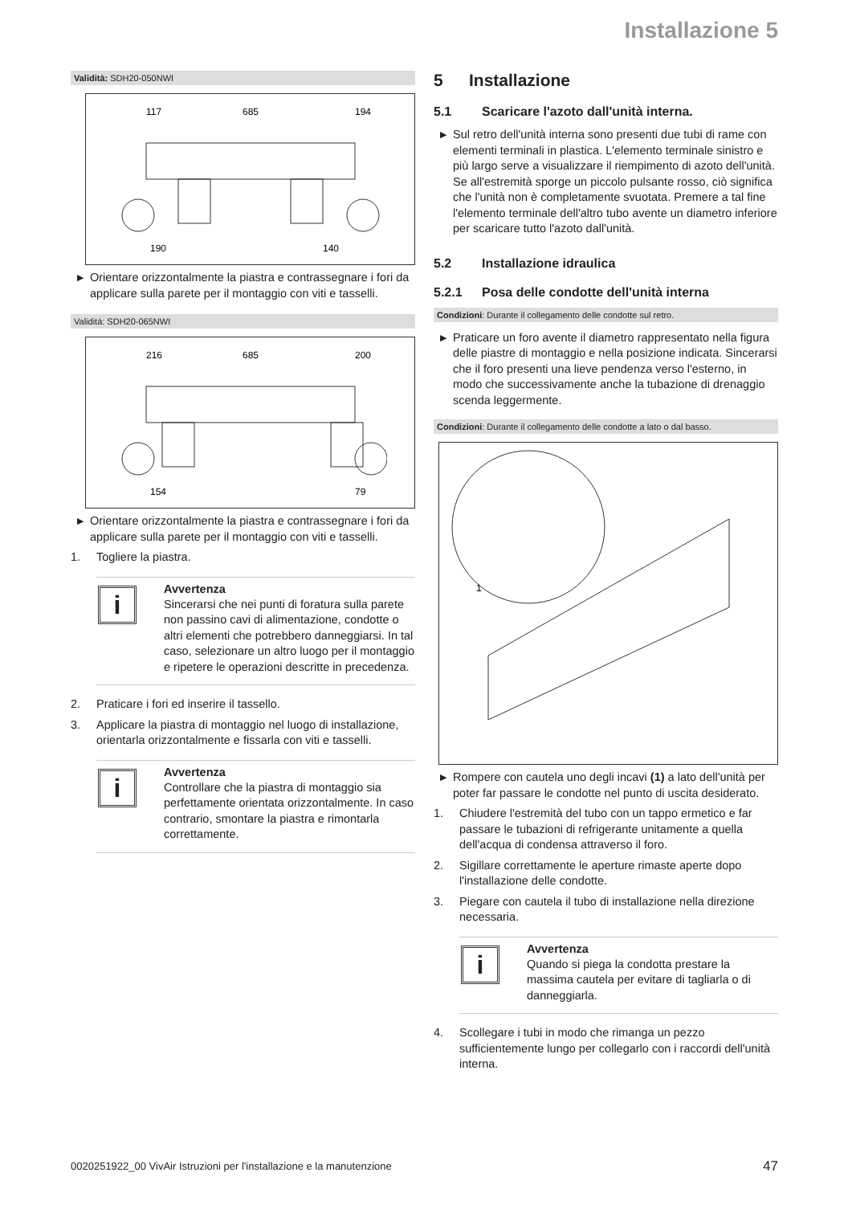Installazione 5
Validità: SDH20-050NWI
117
685
194
190
140
▶ Orientare orizzontalmente la piastra e contrassegnare i fori da applicare sulla parete per il montaggio con viti e tasselli.
Validità: SDH20-065NWI
216
685
200
154
79
▶ Orientare orizzontalmente la piastra e contrassegnare i fori da applicare sulla parete per il montaggio con viti e tasselli.
1. Togliere la piastra.
i
Avvertenza
Sincerarsi che nei punti di foratura sulla parete non passino cavi di alimentazione, condotte o altri elementi che potrebbero danneggiarsi. In tal caso, selezionare un altro luogo per il montaggio e ripetere le operazioni descritte in precedenza.
2. Praticare i fori ed inserire il tassello.
3. Applicare la piastra di montaggio nel luogo di installazione, orientarla orizzontalmente e fissarla con viti e tasselli.
i
Avvertenza
Controllare che la piastra di montaggio sia perfettamente orientata orizzontalmente. In caso contrario, smontare la piastra e rimontarla correttamente.
5 Installazione
5.1 Scaricare l'azoto dall'unità interna.
▶ Sul retro dell'unità interna sono presenti due tubi di rame con elementi terminali in plastica. L'elemento terminale sinistro e più largo serve a visualizzare il riempimento di azoto dell'unità. Se all'estremità sporge un piccolo pulsante rosso, ciò significa che l'unità non è completamente svuotata. Premere a tal fine l'elemento terminale dell'altro tubo avente un diametro inferiore per scaricare tutto l'azoto dall'unità.
5.2 Installazione idraulica
5.2.1 Posa delle condotte dell'unità interna
Condizioni: Durante il collegamento delle condotte sul retro.
▶ Praticare un foro avente il diametro rappresentato nella figura delle piastre di montaggio e nella posizione indicata. Sincerarsi che il foro presenti una lieve pendenza verso l'esterno, in modo che successivamente anche la tubazione di drenaggio scenda leggermente.
Condizioni: Durante il collegamento delle condotte a lato o dal basso.
1
▶ Rompere con cautela uno degli incavi (1) a lato dell'unità per poter far passare le condotte nel punto di uscita desiderato.
1. Chiudere l'estremità del tubo con un tappo ermetico e far passare le tubazioni di refrigerante unitamente a quella dell'acqua di condensa attraverso il foro.
2. Sigillare correttamente le aperture rimaste aperte dopo l'installazione delle condotte.
3. Piegare con cautela il tubo di installazione nella direzione necessaria.
i
Avvertenza
Quando si piega la condotta prestare la massima cautela per evitare di tagliarla o di danneggiarla.
4. Scollegare i tubi in modo che rimanga un pezzo sufficientemente lungo per collegarlo con i raccordi dell'unità interna.
0020251922_00 VivAir Istruzioni per l'installazione e la manutenzione
47